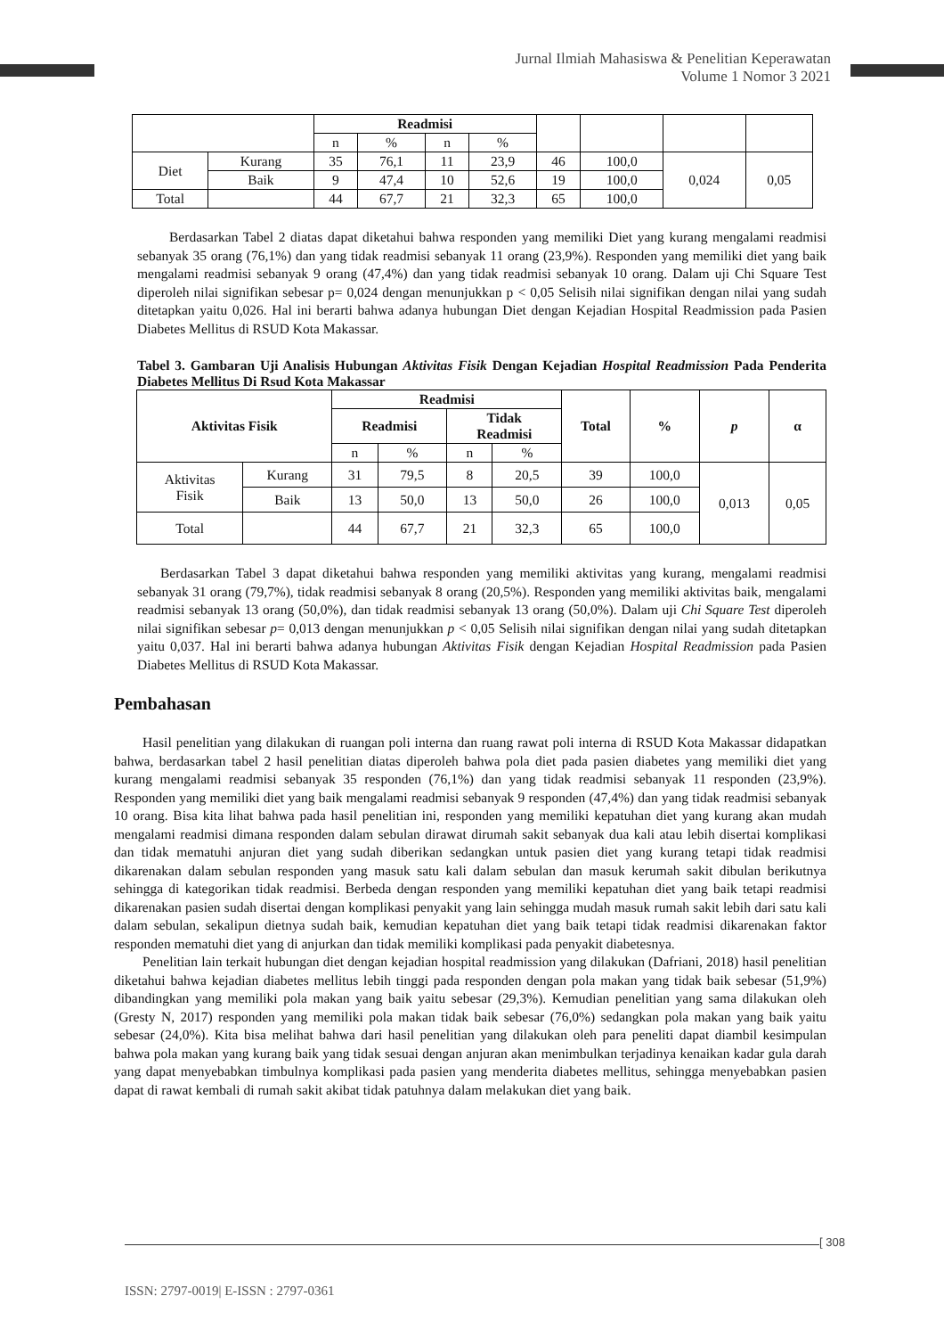Jurnal Ilmiah Mahasiswa & Penelitian Keperawatan
Volume 1 Nomor 3 2021
| | | Readmisi | | | | | | | |
| | | n | % | n | % | | | | |
| Diet | Kurang | 35 | 76,1 | 11 | 23,9 | 46 | 100,0 | 0,024 | 0,05 |
| | Baik | 9 | 47,4 | 10 | 52,6 | 19 | 100,0 | | |
| Total | | 44 | 67,7 | 21 | 32,3 | 65 | 100,0 | | |
Berdasarkan Tabel 2 diatas dapat diketahui bahwa responden yang memiliki Diet yang kurang mengalami readmisi sebanyak 35 orang (76,1%) dan yang tidak readmisi sebanyak 11 orang (23,9%). Responden yang memiliki diet yang baik mengalami readmisi sebanyak 9 orang (47,4%) dan yang tidak readmisi sebanyak 10 orang. Dalam uji Chi Square Test diperoleh nilai signifikan sebesar p= 0,024 dengan menunjukkan p < 0,05 Selisih nilai signifikan dengan nilai yang sudah ditetapkan yaitu 0,026. Hal ini berarti bahwa adanya hubungan Diet dengan Kejadian Hospital Readmission pada Pasien Diabetes Mellitus di RSUD Kota Makassar.
Tabel 3. Gambaran Uji Analisis Hubungan Aktivitas Fisik Dengan Kejadian Hospital Readmission Pada Penderita Diabetes Mellitus Di Rsud Kota Makassar
| Aktivitas Fisik | | Readmisi | | | | Total | % | p | α |
| --- | --- | --- | --- | --- | --- | --- | --- | --- | --- |
| | | Readmisi | | Tidak Readmisi | | | | | |
| | | n | % | n | % | | | | |
| Aktivitas Fisik | Kurang | 31 | 79,5 | 8 | 20,5 | 39 | 100,0 | 0,013 | 0,05 |
| | Baik | 13 | 50,0 | 13 | 50,0 | 26 | 100,0 | | |
| Total | | 44 | 67,7 | 21 | 32,3 | 65 | 100,0 | | |
Berdasarkan Tabel 3 dapat diketahui bahwa responden yang memiliki aktivitas yang kurang, mengalami readmisi sebanyak 31 orang (79,7%), tidak readmisi sebanyak 8 orang (20,5%). Responden yang memiliki aktivitas baik, mengalami readmisi sebanyak 13 orang (50,0%), dan tidak readmisi sebanyak 13 orang (50,0%). Dalam uji Chi Square Test diperoleh nilai signifikan sebesar p= 0,013 dengan menunjukkan p < 0,05 Selisih nilai signifikan dengan nilai yang sudah ditetapkan yaitu 0,037. Hal ini berarti bahwa adanya hubungan Aktivitas Fisik dengan Kejadian Hospital Readmission pada Pasien Diabetes Mellitus di RSUD Kota Makassar.
Pembahasan
Hasil penelitian yang dilakukan di ruangan poli interna dan ruang rawat poli interna di RSUD Kota Makassar didapatkan bahwa, berdasarkan tabel 2 hasil penelitian diatas diperoleh bahwa pola diet pada pasien diabetes yang memiliki diet yang kurang mengalami readmisi sebanyak 35 responden (76,1%) dan yang tidak readmisi sebanyak 11 responden (23,9%). Responden yang memiliki diet yang baik mengalami readmisi sebanyak 9 responden (47,4%) dan yang tidak readmisi sebanyak 10 orang. Bisa kita lihat bahwa pada hasil penelitian ini, responden yang memiliki kepatuhan diet yang kurang akan mudah mengalami readmisi dimana responden dalam sebulan dirawat dirumah sakit sebanyak dua kali atau lebih disertai komplikasi dan tidak mematuhi anjuran diet yang sudah diberikan sedangkan untuk pasien diet yang kurang tetapi tidak readmisi dikarenakan dalam sebulan responden yang masuk satu kali dalam sebulan dan masuk kerumah sakit dibulan berikutnya sehingga di kategorikan tidak readmisi. Berbeda dengan responden yang memiliki kepatuhan diet yang baik tetapi readmisi dikarenakan pasien sudah disertai dengan komplikasi penyakit yang lain sehingga mudah masuk rumah sakit lebih dari satu kali dalam sebulan, sekalipun dietnya sudah baik, kemudian kepatuhan diet yang baik tetapi tidak readmisi dikarenakan faktor responden mematuhi diet yang di anjurkan dan tidak memiliki komplikasi pada penyakit diabetesnya.
Penelitian lain terkait hubungan diet dengan kejadian hospital readmission yang dilakukan (Dafriani, 2018) hasil penelitian diketahui bahwa kejadian diabetes mellitus lebih tinggi pada responden dengan pola makan yang tidak baik sebesar (51,9%) dibandingkan yang memiliki pola makan yang baik yaitu sebesar (29,3%). Kemudian penelitian yang sama dilakukan oleh (Gresty N, 2017) responden yang memiliki pola makan tidak baik sebesar (76,0%) sedangkan pola makan yang baik yaitu sebesar (24,0%). Kita bisa melihat bahwa dari hasil penelitian yang dilakukan oleh para peneliti dapat diambil kesimpulan bahwa pola makan yang kurang baik yang tidak sesuai dengan anjuran akan menimbulkan terjadinya kenaikan kadar gula darah yang dapat menyebabkan timbulnya komplikasi pada pasien yang menderita diabetes mellitus, sehingga menyebabkan pasien dapat di rawat kembali di rumah sakit akibat tidak patuhnya dalam melakukan diet yang baik.
[ 308
ISSN: 2797-0019| E-ISSN : 2797-0361